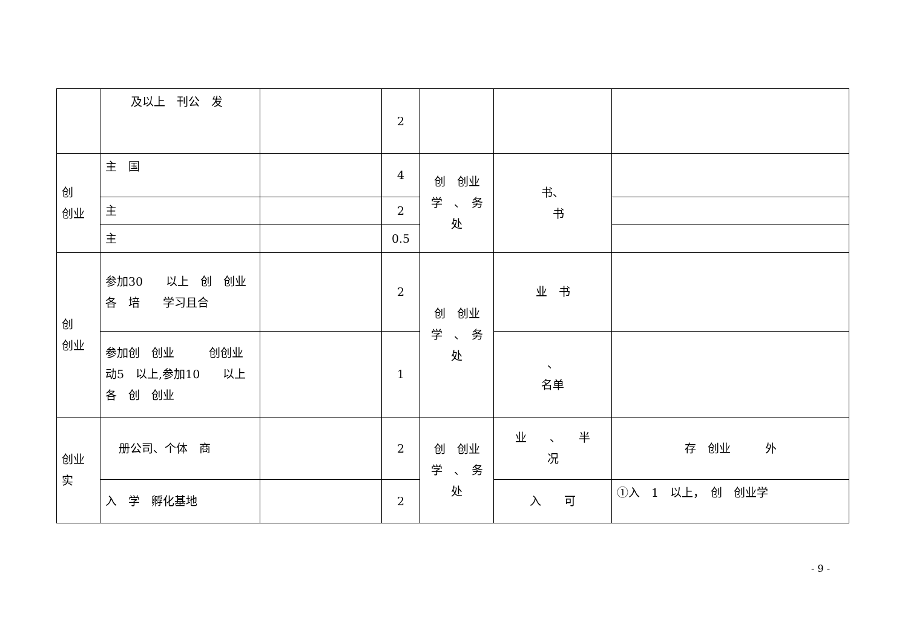| | 及以上 刊公 发 | | 2 | | | |
| 创 创业 | 主 国 | | 4 | 创 创业 学 、 务 处 | 书、 书 | |
| | 主 | | 2 | | | |
| | 主 | | 0.5 | | | |
| 创 创业 | 参加30 以上 创 创业各 培 学习且合 | | 2 | 创 创业 学 、 务 处 | 业 书 | |
| | 参加创 创业 创创业 动5 以上,参加10 以上 各 创 创业 | | 1 | | 、 名单 | |
| 创业 实 | 册公司、个体 商 | | 2 | 创 创业 学 、 务 处 | 业 、 半 况 | 存 创业 外 |
| | 入 学 孵化基地 | | 2 | | 入 可 | ①入 1 以上， 创 创业学 |
- 9 -